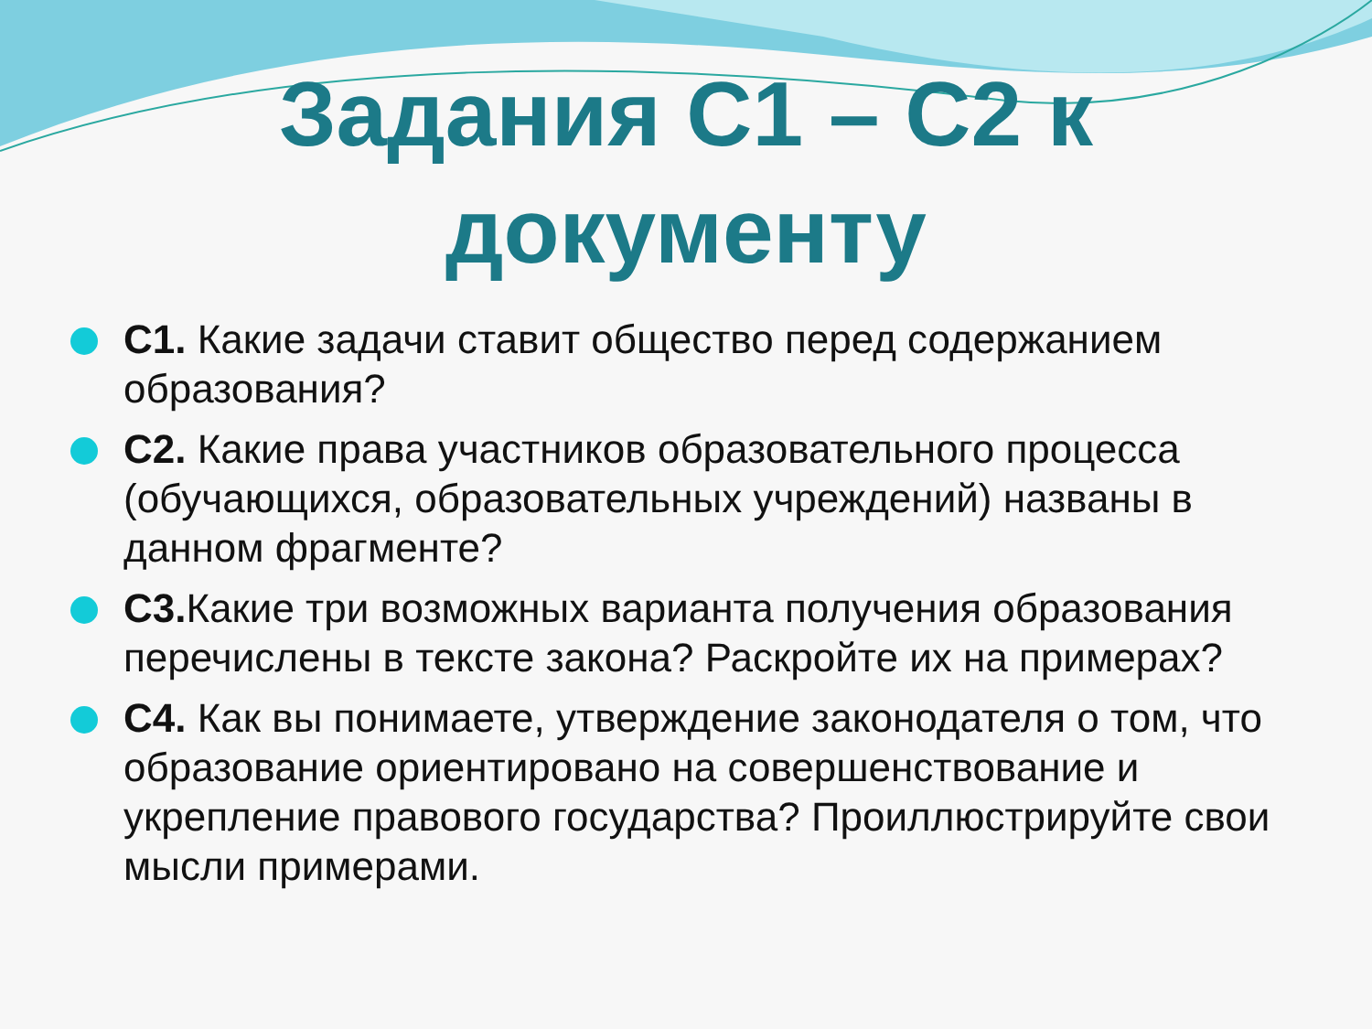Задания С1 – С2 к
документу
С1. Какие задачи ставит общество перед содержанием образования?
С2. Какие права участников образовательного процесса (обучающихся, образовательных учреждений) названы в данном фрагменте?
С3. Какие три возможных варианта получения образования перечислены в тексте закона? Раскройте их на примерах?
С4. Как вы понимаете, утверждение законодателя о том, что образование ориентировано на совершенствование и укрепление правового государства? Проиллюстрируйте свои мысли примерами.